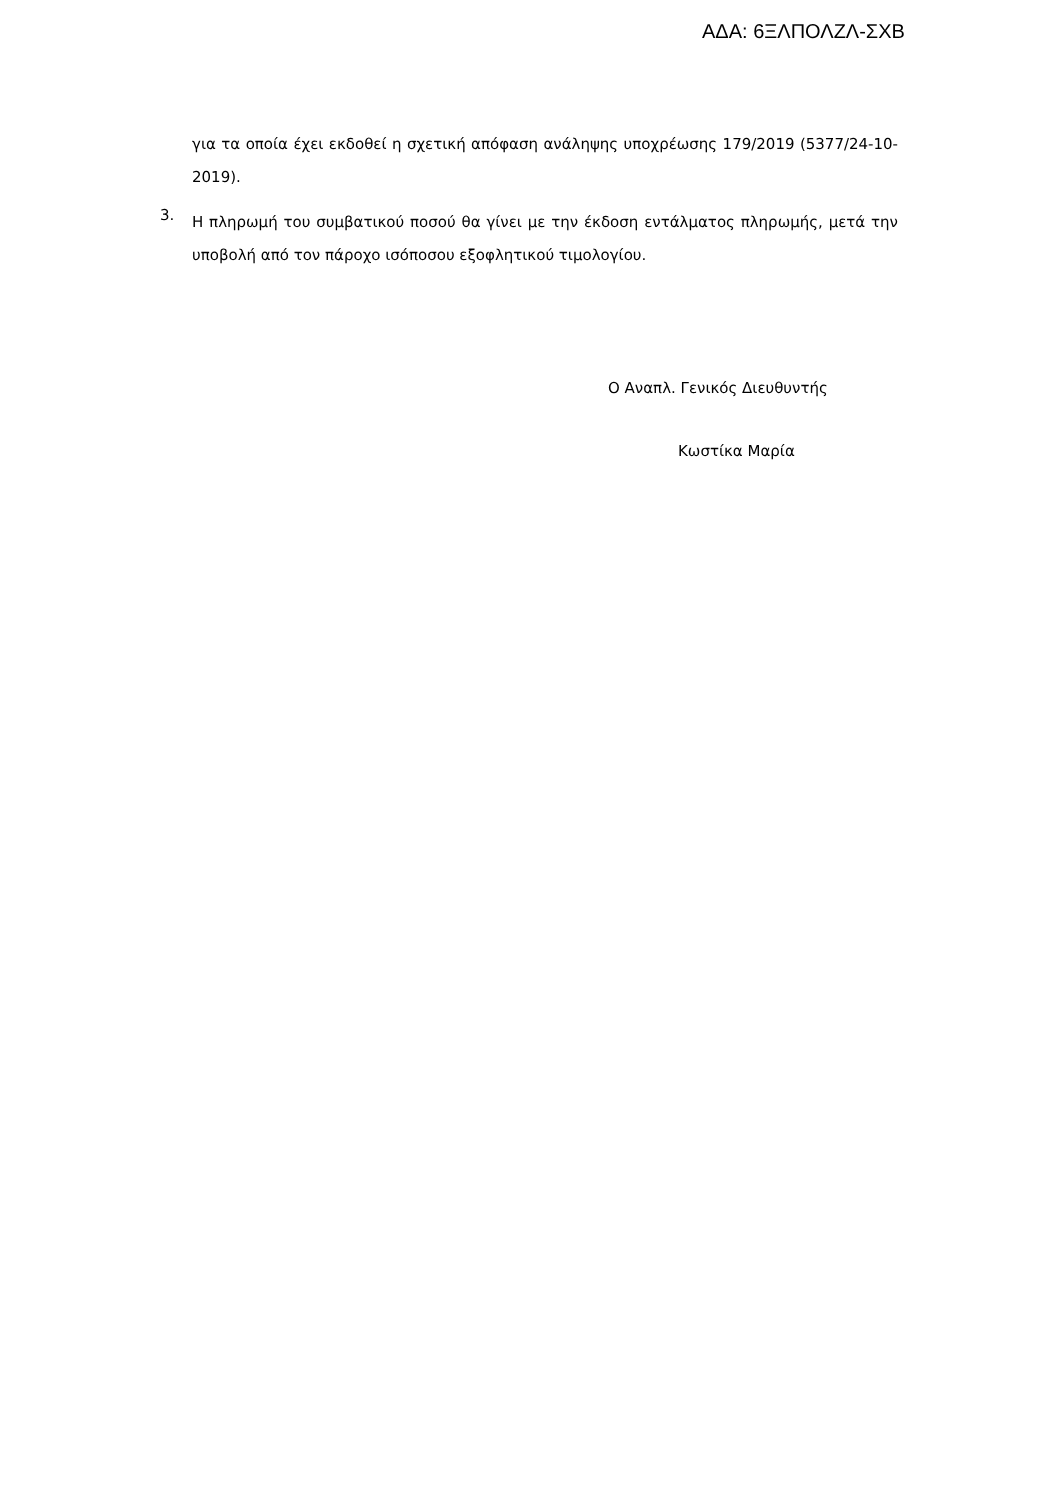ΑΔΑ: 6ΞΛΠΟΛΖΛ-ΣΧΒ
για τα οποία έχει εκδοθεί η σχετική απόφαση ανάληψης υποχρέωσης 179/2019 (5377/24-10-2019).
3.
Η πληρωμή του συμβατικού ποσού θα γίνει με την έκδοση εντάλματος πληρωμής, μετά την υποβολή από τον πάροχο ισόποσου εξοφλητικού τιμολογίου.
Ο Αναπλ. Γενικός Διευθυντής
Κωστίκα Μαρία